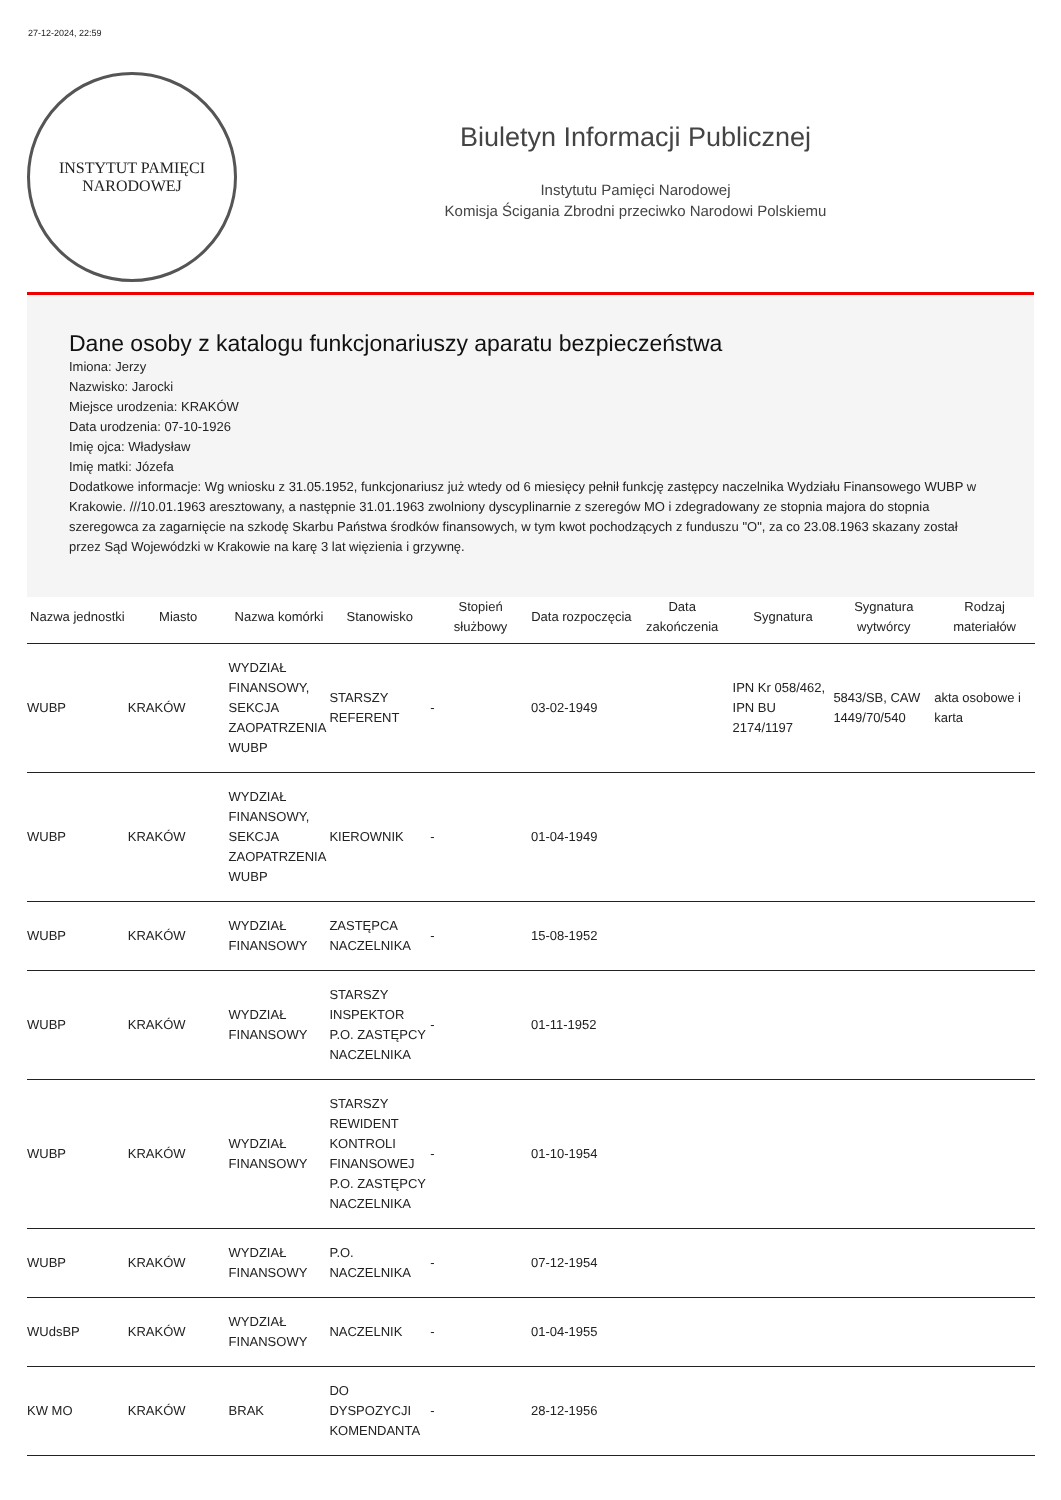27-12-2024, 22:59
INSTYTUT PAMIĘCI
NARODOWEJ
Biuletyn Informacji Publicznej
Instytutu Pamięci Narodowej
Komisja Ścigania Zbrodni przeciwko Narodowi Polskiemu
Dane osoby z katalogu funkcjonariuszy aparatu bezpieczeństwa
Imiona: Jerzy
Nazwisko: Jarocki
Miejsce urodzenia: KRAKÓW
Data urodzenia: 07-10-1926
Imię ojca: Władysław
Imię matki: Józefa
Dodatkowe informacje: Wg wniosku z 31.05.1952, funkcjonariusz już wtedy od 6 miesięcy pełnił funkcję zastępcy naczelnika Wydziału Finansowego WUBP w Krakowie. ///10.01.1963 aresztowany, a następnie 31.01.1963 zwolniony dyscyplinarnie z szeregów MO i zdegradowany ze stopnia majora do stopnia szeregowca za zagarnięcie na szkodę Skarbu Państwa środków finansowych, w tym kwot pochodzących z funduszu "O", za co 23.08.1963 skazany został przez Sąd Wojewódzki w Krakowie na karę 3 lat więzienia i grzywnę.
| Nazwa jednostki | Miasto | Nazwa komórki | Stanowisko | Stopień służbowy | Data rozpoczęcia | Data zakończenia | Sygnatura | Sygnatura wytwórcy | Rodzaj materiałów |
| --- | --- | --- | --- | --- | --- | --- | --- | --- | --- |
| WUBP | KRAKÓW | WYDZIAŁ FINANSOWY, SEKCJA ZAOPATRZENIA WUBP | STARSZY REFERENT | - | 03-02-1949 | | IPN Kr 058/462, IPN BU 2174/1197 | 5843/SB, CAW 1449/70/540 | akta osobowe i karta |
| WUBP | KRAKÓW | WYDZIAŁ FINANSOWY, SEKCJA ZAOPATRZENIA WUBP | KIEROWNIK | - | 01-04-1949 | | | | |
| WUBP | KRAKÓW | WYDZIAŁ FINANSOWY | ZASTĘPCA NACZELNIKA | - | 15-08-1952 | | | | |
| WUBP | KRAKÓW | WYDZIAŁ FINANSOWY | STARSZY INSPEKTOR P.O. ZASTĘPCY NACZELNIKA | - | 01-11-1952 | | | | |
| WUBP | KRAKÓW | WYDZIAŁ FINANSOWY | STARSZY REWIDENT KONTROLI FINANSOWEJ P.O. ZASTĘPCY NACZELNIKA | - | 01-10-1954 | | | | |
| WUBP | KRAKÓW | WYDZIAŁ FINANSOWY | P.O. NACZELNIKA | - | 07-12-1954 | | | | |
| WUdsBP | KRAKÓW | WYDZIAŁ FINANSOWY | NACZELNIK | - | 01-04-1955 | | | | |
| KW MO | KRAKÓW | BRAK | DO DYSPOZYCJI KOMENDANTA | - | 28-12-1956 | | | | |